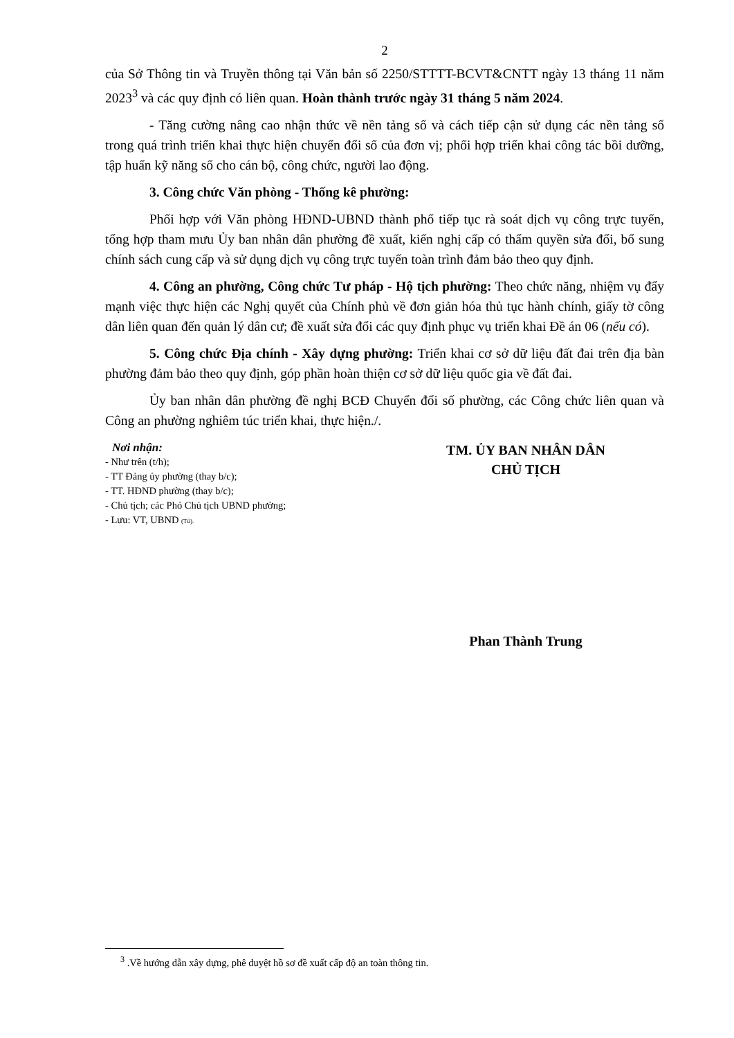2
của Sở Thông tin và Truyền thông tại Văn bản số 2250/STTTT-BCVT&CNTT ngày 13 tháng 11 năm 2023<sup>3</sup> và các quy định có liên quan. Hoàn thành trước ngày 31 tháng 5 năm 2024.
- Tăng cường nâng cao nhận thức về nền tảng số và cách tiếp cận sử dụng các nền tảng số trong quá trình triển khai thực hiện chuyển đổi số của đơn vị; phối hợp triển khai công tác bồi dưỡng, tập huấn kỹ năng số cho cán bộ, công chức, người lao động.
3. Công chức Văn phòng - Thống kê phường:
Phối hợp với Văn phòng HĐND-UBND thành phố tiếp tục rà soát dịch vụ công trực tuyến, tổng hợp tham mưu Ủy ban nhân dân phường đề xuất, kiến nghị cấp có thẩm quyền sửa đổi, bổ sung chính sách cung cấp và sử dụng dịch vụ công trực tuyến toàn trình đảm bảo theo quy định.
4. Công an phường, Công chức Tư pháp - Hộ tịch phường: Theo chức năng, nhiệm vụ đẩy mạnh việc thực hiện các Nghị quyết của Chính phủ về đơn giản hóa thủ tục hành chính, giấy tờ công dân liên quan đến quản lý dân cư; đề xuất sửa đổi các quy định phục vụ triển khai Đề án 06 (nếu có).
5. Công chức Địa chính - Xây dựng phường: Triển khai cơ sở dữ liệu đất đai trên địa bàn phường đảm bảo theo quy định, góp phần hoàn thiện cơ sở dữ liệu quốc gia về đất đai.
Ủy ban nhân dân phường đề nghị BCĐ Chuyển đổi số phường, các Công chức liên quan và Công an phường nghiêm túc triển khai, thực hiện./.
Nơi nhận:
- Như trên (t/h);
- TT Đảng ủy phường (thay b/c);
- TT. HĐND phường (thay b/c);
- Chủ tịch; các Phó Chủ tịch UBND phường;
- Lưu: VT, UBND (Tú).
TM. ỦY BAN NHÂN DÂN
CHỦ TỊCH
Phan Thành Trung
<sup>3</sup> .Về hướng dẫn xây dựng, phê duyệt hồ sơ đề xuất cấp độ an toàn thông tin.